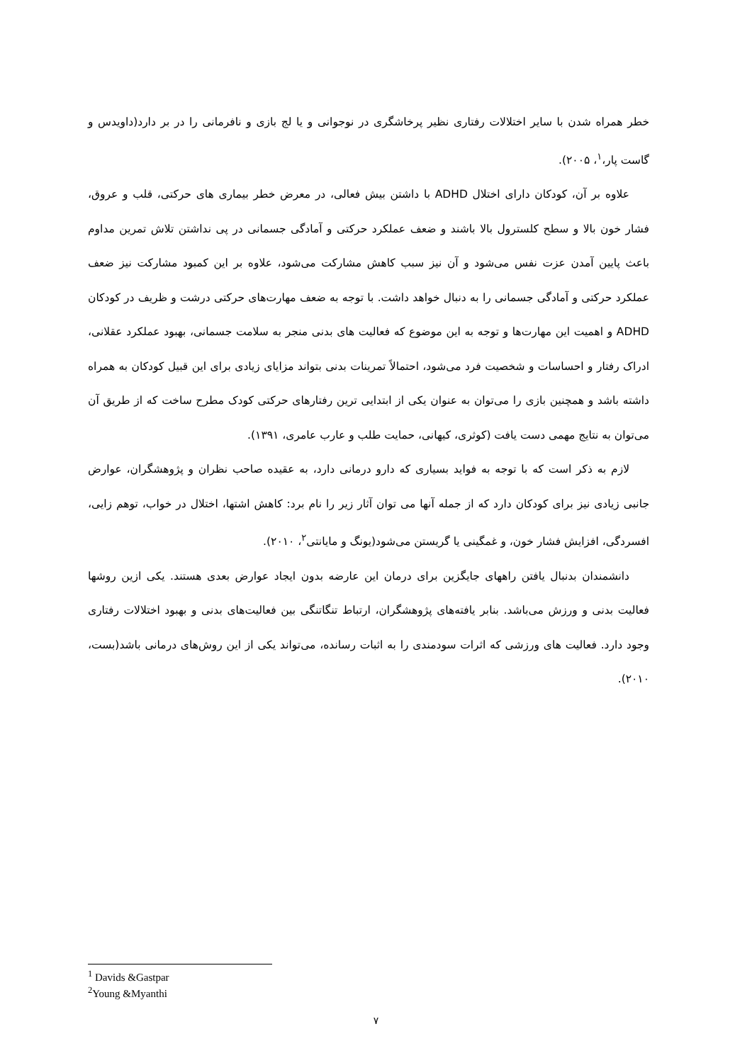خطر همراه شدن با سایر اختلالات رفتاری نظیر پرخاشگری در نوجوانی و یا لج بازی و نافرمانی را در بر دارد(داویدس و گاست پار،<sup>۱</sup>، ۲۰۰۵).
علاوه بر آن، کودکان دارای اختلال ADHD با داشتن بیش فعالی، در معرض خطر بیماری های حرکتی، قلب و عروق، فشار خون بالا و سطح کلسترول بالا باشند و ضعف عملکرد حرکتی و آمادگی جسمانی در پی نداشتن تلاش تمرین مداوم باعث پایین آمدن عزت نفس می‌شود و آن نیز سبب کاهش مشارکت می‌شود، علاوه بر این کمبود مشارکت نیز ضعف عملکرد حرکتی و آمادگی جسمانی را به دنبال خواهد داشت. با توجه به ضعف مهارت‌های حرکتی درشت و ظریف در کودکان ADHD و اهمیت این مهارت‌ها و توجه به این موضوع که فعالیت های بدنی منجر به سلامت جسمانی، بهبود عملکرد عقلانی، ادراک رفتار و احساسات و شخصیت فرد می‌شود، احتمالاً تمرینات بدنی بتواند مزایای زیادی برای این قبیل کودکان به همراه داشته باشد و همچنین بازی را می‌توان به عنوان یکی از ابتدایی ترین رفتارهای حرکتی کودک مطرح ساخت که از طریق آن می‌توان به نتایج مهمی دست یافت (کوثری، کیهانی، حمایت طلب و عارب عامری، ۱۳۹۱).
لازم به ذکر است که با توجه به فواید بسیاری که دارو درمانی دارد، به عقیده صاحب نظران و پژوهشگران، عوارض جانبی زیادی نیز برای کودکان دارد که از جمله آنها می توان آثار زیر را نام برد: کاهش اشتها، اختلال در خواب، توهم زایی، افسردگی، افزایش فشار خون، و غمگینی یا گریستن می‌شود(یونگ و مایانتی<sup>۲</sup>، ۲۰۱۰).
دانشمندان بدنبال یافتن راههای جایگزین برای درمان این عارضه بدون ایجاد عوارض بعدی هستند. یکی ازین روشها فعالیت بدنی و ورزش می‌باشد. بنابر یافته‌های پژوهشگران، ارتباط تنگاتنگی بین فعالیت‌های بدنی و بهبود اختلالات رفتاری وجود دارد. فعالیت های ورزشی که اثرات سودمندی را به اثبات رسانده، می‌تواند یکی از این روش‌های درمانی باشد(بست، ۲۰۱۰).
<sup>1</sup> Davids &Gastpar
<sup>2</sup> Young &Myanthi
۷